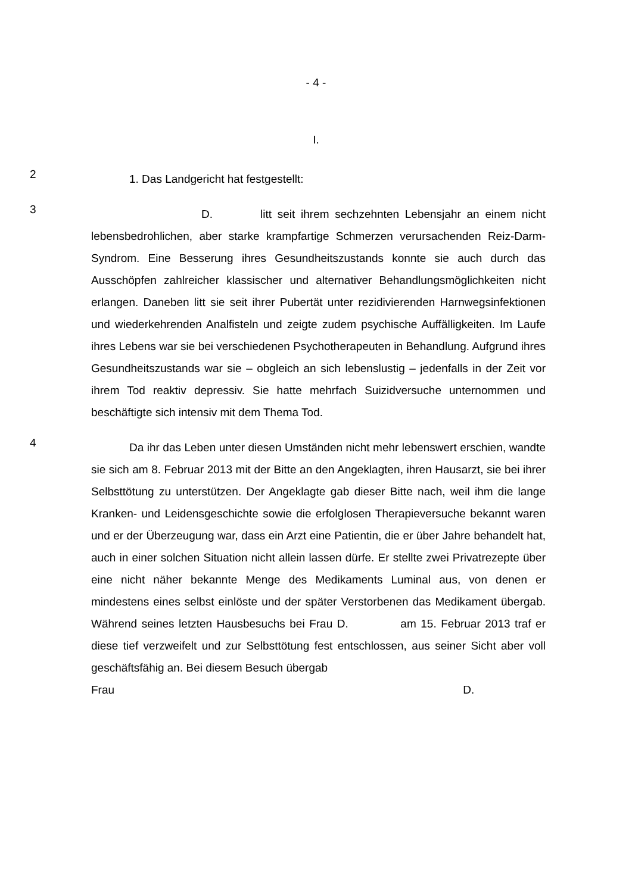- 4 -
I.
2
1. Das Landgericht hat festgestellt:
3
D. litt seit ihrem sechzehnten Lebensjahr an einem nicht lebensbedrohlichen, aber starke krampfartige Schmerzen verursachenden Reiz-Darm-Syndrom. Eine Besserung ihres Gesundheitszustands konnte sie auch durch das Ausschöpfen zahlreicher klassischer und alternativer Behandlungsmöglichkeiten nicht erlangen. Daneben litt sie seit ihrer Pubertät unter rezidivierenden Harnwegsinfektionen und wiederkehrenden Analfisteln und zeigte zudem psychische Auffälligkeiten. Im Laufe ihres Lebens war sie bei verschiedenen Psychotherapeuten in Behandlung. Aufgrund ihres Gesundheitszustands war sie – obgleich an sich lebenslustig – jedenfalls in der Zeit vor ihrem Tod reaktiv depressiv. Sie hatte mehrfach Suizidversuche unternommen und beschäftigte sich intensiv mit dem Thema Tod.
4
Da ihr das Leben unter diesen Umständen nicht mehr lebenswert erschien, wandte sie sich am 8. Februar 2013 mit der Bitte an den Angeklagten, ihren Hausarzt, sie bei ihrer Selbsttötung zu unterstützen. Der Angeklagte gab dieser Bitte nach, weil ihm die lange Kranken- und Leidensgeschichte sowie die erfolglosen Therapieversuche bekannt waren und er der Überzeugung war, dass ein Arzt eine Patientin, die er über Jahre behandelt hat, auch in einer solchen Situation nicht allein lassen dürfe. Er stellte zwei Privatrezepte über eine nicht näher bekannte Menge des Medikaments Luminal aus, von denen er mindestens eines selbst einlöste und der später Verstorbenen das Medikament übergab. Während seines letzten Hausbesuchs bei Frau D. am 15. Februar 2013 traf er diese tief verzweifelt und zur Selbsttötung fest entschlossen, aus seiner Sicht aber voll geschäftsfähig an. Bei diesem Besuch übergab
Frau D.